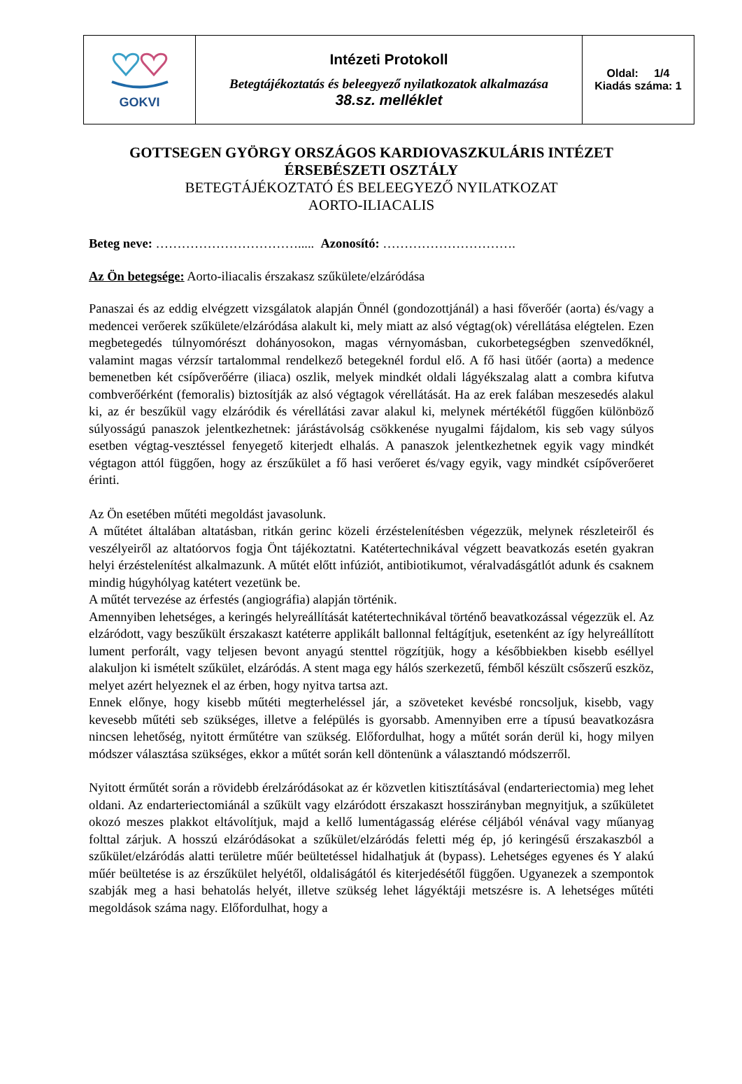| GOKVI | Intézeti Protokoll Betegtájékoztatás és beleegyező nyilatkozatok alkalmazása 38.sz. melléklet | Oldal: 1/4 Kiadás száma: 1 |
GOTTSEGEN GYÖRGY ORSZÁGOS KARDIOVASZKULÁRIS INTÉZET
ÉRSEBÉSZETI OSZTÁLY
BETEGTÁJÉKOZTATÓ ÉS BELEEGYEZŐ NYILATKOZAT
AORTO-ILIACALIS
Beteg neve: ……………………………..... Azonosító: ………………………….
Az Ön betegsége: Aorto-iliacalis érszakasz szűkülete/elzáródása
Panaszai és az eddig elvégzett vizsgálatok alapján Önnél (gondozottjánál) a hasi főverőér (aorta) és/vagy a medencei verőerek szűkülete/elzáródása alakult ki, mely miatt az alsó végtag(ok) vérellátása elégtelen. Ezen megbetegedés túlnyomórészt dohányosokon, magas vérnyomásban, cukorbetegségben szenvedőknél, valamint magas vérzsír tartalommal rendelkező betegeknél fordul elő. A fő hasi ütőér (aorta) a medence bemenetben két csípőverőérre (iliaca) oszlik, melyek mindkét oldali lágyékszalag alatt a combra kifutva combverőérként (femoralis) biztosítják az alsó végtagok vérellátását. Ha az erek falában meszesedés alakul ki, az ér beszűkül vagy elzáródik és vérellátási zavar alakul ki, melynek mértékétől függően különböző súlyosságú panaszok jelentkezhetnek: járástávolság csökkenése nyugalmi fájdalom, kis seb vagy súlyos esetben végtag-vesztéssel fenyegető kiterjedt elhalás. A panaszok jelentkezhetnek egyik vagy mindkét végtagon attól függően, hogy az érszűkület a fő hasi verőeret és/vagy egyik, vagy mindkét csípőverőeret érinti.
Az Ön esetében műtéti megoldást javasolunk.
A műtétet általában altatásban, ritkán gerinc közeli érzéstelenítésben végezzük, melynek részleteiről és veszélyeiről az altatóorvos fogja Önt tájékoztatni. Katétertechnikával végzett beavatkozás esetén gyakran helyi érzéstelenítést alkalmazunk. A műtét előtt infúziót, antibiotikumot, véralvadásgátlót adunk és csaknem mindig húgyhólyag katétert vezetünk be.
A műtét tervezése az érfestés (angiográfia) alapján történik.
Amennyiben lehetséges, a keringés helyreállítását katétertechnikával történő beavatkozással végezzük el. Az elzáródott, vagy beszűkült érszakaszt katéterre applikált ballonnal feltágítjuk, esetenként az így helyreállított lument perforált, vagy teljesen bevont anyagú stenttel rögzítjük, hogy a későbbiekben kisebb eséllyel alakuljon ki ismételt szűkület, elzáródás. A stent maga egy hálós szerkezetű, fémből készült csőszerű eszköz, melyet azért helyeznek el az érben, hogy nyitva tartsa azt.
Ennek előnye, hogy kisebb műtéti megterheléssel jár, a szöveteket kevésbé roncsoljuk, kisebb, vagy kevesebb műtéti seb szükséges, illetve a felépülés is gyorsabb. Amennyiben erre a típusú beavatkozásra nincsen lehetőség, nyitott érműtétre van szükség. Előfordulhat, hogy a műtét során derül ki, hogy milyen módszer választása szükséges, ekkor a műtét során kell döntenünk a választandó módszerről.
Nyitott érműtét során a rövidebb érelzáródásokat az ér közvetlen kitisztításával (endarteriectomia) meg lehet oldani. Az endarteriectomiánál a szűkült vagy elzáródott érszakaszt hosszirányban megnyitjuk, a szűkületet okozó meszes plakkot eltávolítjuk, majd a kellő lumentágasság elérése céljából vénával vagy műanyag folttal zárjuk. A hosszú elzáródásokat a szűkület/elzáródás feletti még ép, jó keringésű érszakaszból a szűkület/elzáródás alatti területre műér beültetéssel hidalhatjuk át (bypass). Lehetséges egyenes és Y alakú műér beültetése is az érszűkület helyétől, oldaliságától és kiterjedésétől függően. Ugyanezek a szempontok szabják meg a hasi behatolás helyét, illetve szükség lehet lágyéktáji metszésre is. A lehetséges műtéti megoldások száma nagy. Előfordulhat, hogy a